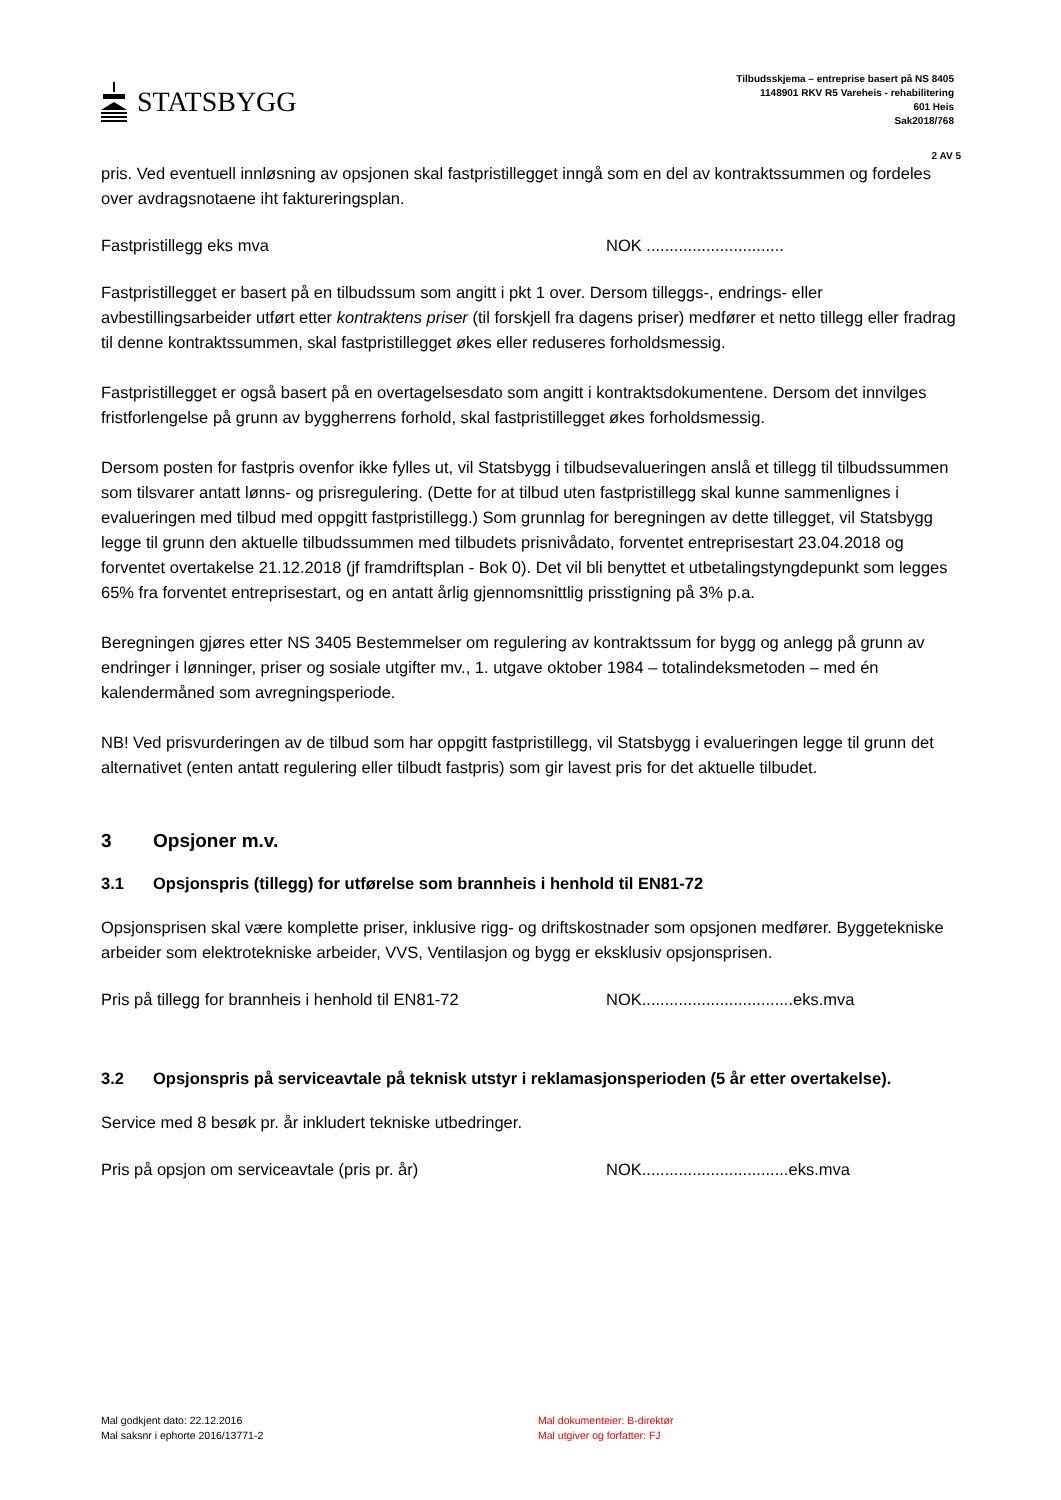STATSBYGG
Tilbudsskjema – entreprise basert på NS 8405
1148901 RKV R5 Vareheis - rehabilitering
601 Heis
Sak2018/768
2 AV 5
pris. Ved eventuell innløsning av opsjonen skal fastpristillegget inngå som en del av kontraktssummen og fordeles over avdragsnotaene iht faktureringsplan.
Fastpristillegg eks mva NOK ..............................
Fastpristillegget er basert på en tilbudssum som angitt i pkt 1 over. Dersom tilleggs-, endrings- eller avbestillingsarbeider utført etter kontraktens priser (til forskjell fra dagens priser) medfører et netto tillegg eller fradrag til denne kontraktssummen, skal fastpristillegget økes eller reduseres forholdsmessig.
Fastpristillegget er også basert på en overtagelsesdato som angitt i kontraktsdokumentene. Dersom det innvilges fristforlengelse på grunn av byggherrens forhold, skal fastpristillegget økes forholdsmessig.
Dersom posten for fastpris ovenfor ikke fylles ut, vil Statsbygg i tilbudsevalueringen anslå et tillegg til tilbudssummen som tilsvarer antatt lønns- og prisregulering. (Dette for at tilbud uten fastpristillegg skal kunne sammenlignes i evalueringen med tilbud med oppgitt fastpristillegg.) Som grunnlag for beregningen av dette tillegget, vil Statsbygg legge til grunn den aktuelle tilbudssummen med tilbudets prisnivådato, forventet entreprisestart 23.04.2018 og forventet overtakelse 21.12.2018 (jf framdriftsplan - Bok 0). Det vil bli benyttet et utbetalingstyngdepunkt som legges 65% fra forventet entreprisestart, og en antatt årlig gjennomsnittlig prisstigning på 3% p.a.
Beregningen gjøres etter NS 3405 Bestemmelser om regulering av kontraktssum for bygg og anlegg på grunn av endringer i lønninger, priser og sosiale utgifter mv., 1. utgave oktober 1984 – totalindeksmetoden – med én kalendermåned som avregningsperiode.
NB! Ved prisvurderingen av de tilbud som har oppgitt fastpristillegg, vil Statsbygg i evalueringen legge til grunn det alternativet (enten antatt regulering eller tilbudt fastpris) som gir lavest pris for det aktuelle tilbudet.
3 Opsjoner m.v.
3.1 Opsjonspris (tillegg) for utførelse som brannheis i henhold til EN81-72
Opsjonsprisen skal være komplette priser, inklusive rigg- og driftskostnader som opsjonen medfører. Byggetekniske arbeider som elektrotekniske arbeider, VVS, Ventilasjon og bygg er eksklusiv opsjonsprisen.
Pris på tillegg for brannheis i henhold til EN81-72 NOK.................................eks.mva
3.2 Opsjonspris på serviceavtale på teknisk utstyr i reklamasjonsperioden (5 år etter overtakelse).
Service med 8 besøk pr. år inkludert tekniske utbedringer.
Pris på opsjon om serviceavtale (pris pr. år) NOK................................eks.mva
Mal godkjent dato: 22.12.2016
Mal saksnr i ephorte 2016/13771-2
Mal dokumenteier: B-direktør
Mal utgiver og forfatter: FJ